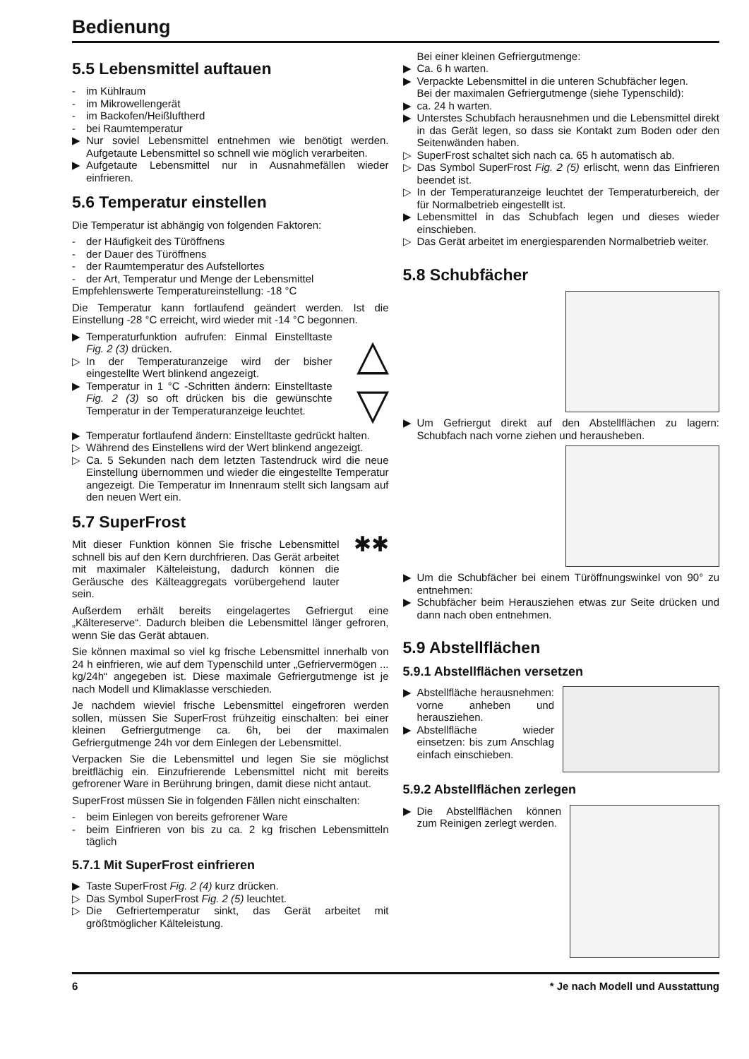Bedienung
5.5 Lebensmittel auftauen
- im Kühlraum
- im Mikrowellengerät
- im Backofen/Heißluftherd
- bei Raumtemperatur
▶ Nur soviel Lebensmittel entnehmen wie benötigt werden. Aufgetaute Lebensmittel so schnell wie möglich verarbeiten.
▶ Aufgetaute Lebensmittel nur in Ausnahmefällen wieder einfrieren.
5.6 Temperatur einstellen
Die Temperatur ist abhängig von folgenden Faktoren:
- der Häufigkeit des Türöffnens
- der Dauer des Türöffnens
- der Raumtemperatur des Aufstellortes
- der Art, Temperatur und Menge der Lebensmittel
Empfehlenswerte Temperatureinstellung: -18 °C
Die Temperatur kann fortlaufend geändert werden. Ist die Einstellung -28 °C erreicht, wird wieder mit -14 °C begonnen.
▶ Temperaturfunktion aufrufen: Einmal Einstelltaste Fig. 2 (3) drücken.
▷ In der Temperaturanzeige wird der bisher eingestellte Wert blinkend angezeigt.
▶ Temperatur in 1 °C -Schritten ändern: Einstelltaste Fig. 2 (3) so oft drücken bis die gewünschte Temperatur in der Temperaturanzeige leuchtet.
△
▽
▶ Temperatur fortlaufend ändern: Einstelltaste gedrückt halten.
▷ Während des Einstellens wird der Wert blinkend angezeigt.
▷ Ca. 5 Sekunden nach dem letzten Tastendruck wird die neue Einstellung übernommen und wieder die eingestellte Temperatur angezeigt. Die Temperatur im Innenraum stellt sich langsam auf den neuen Wert ein.
5.7 SuperFrost
Mit dieser Funktion können Sie frische Lebensmittel schnell bis auf den Kern durchfrieren. Das Gerät arbeitet mit maximaler Kälteleistung, dadurch können die Geräusche des Kälteaggregats vorübergehend lauter sein.
✱✱
Außerdem erhält bereits eingelagertes Gefriergut eine „Kältereserve“. Dadurch bleiben die Lebensmittel länger gefroren, wenn Sie das Gerät abtauen.
Sie können maximal so viel kg frische Lebensmittel innerhalb von 24 h einfrieren, wie auf dem Typenschild unter „Gefriervermögen ... kg/24h“ angegeben ist. Diese maximale Gefriergutmenge ist je nach Modell und Klimaklasse verschieden.
Je nachdem wieviel frische Lebensmittel eingefroren werden sollen, müssen Sie SuperFrost frühzeitig einschalten: bei einer kleinen Gefriergutmenge ca. 6h, bei der maximalen Gefriergutmenge 24h vor dem Einlegen der Lebensmittel.
Verpacken Sie die Lebensmittel und legen Sie sie möglichst breitflächig ein. Einzufrierende Lebensmittel nicht mit bereits gefrorener Ware in Berührung bringen, damit diese nicht antaut.
SuperFrost müssen Sie in folgenden Fällen nicht einschalten:
- beim Einlegen von bereits gefrorener Ware
- beim Einfrieren von bis zu ca. 2 kg frischen Lebensmitteln täglich
5.7.1 Mit SuperFrost einfrieren
▶ Taste SuperFrost Fig. 2 (4) kurz drücken.
▷ Das Symbol SuperFrost Fig. 2 (5) leuchtet.
▷ Die Gefriertemperatur sinkt, das Gerät arbeitet mit größtmöglicher Kälteleistung.
Bei einer kleinen Gefriergutmenge:
▶ Ca. 6 h warten.
▶ Verpackte Lebensmittel in die unteren Schubfächer legen.
Bei der maximalen Gefriergutmenge (siehe Typenschild):
▶ ca. 24 h warten.
▶ Unterstes Schubfach herausnehmen und die Lebensmittel direkt in das Gerät legen, so dass sie Kontakt zum Boden oder den Seitenwänden haben.
▷ SuperFrost schaltet sich nach ca. 65 h automatisch ab.
▷ Das Symbol SuperFrost Fig. 2 (5) erlischt, wenn das Einfrieren beendet ist.
▷ In der Temperaturanzeige leuchtet der Temperaturbereich, der für Normalbetrieb eingestellt ist.
▶ Lebensmittel in das Schubfach legen und dieses wieder einschieben.
▷ Das Gerät arbeitet im energiesparenden Normalbetrieb weiter.
5.8 Schubfächer
▶ Um Gefriergut direkt auf den Abstellflächen zu lagern: Schubfach nach vorne ziehen und herausheben.
▶ Um die Schubfächer bei einem Türöffnungswinkel von 90° zu entnehmen:
▶ Schubfächer beim Herausziehen etwas zur Seite drücken und dann nach oben entnehmen.
5.9 Abstellflächen
5.9.1 Abstellflächen versetzen
▶ Abstellfläche herausnehmen: vorne anheben und herausziehen.
▶ Abstellfläche wieder einsetzen: bis zum Anschlag einfach einschieben.
5.9.2 Abstellflächen zerlegen
▶ Die Abstellflächen können zum Reinigen zerlegt werden.
6 * Je nach Modell und Ausstattung